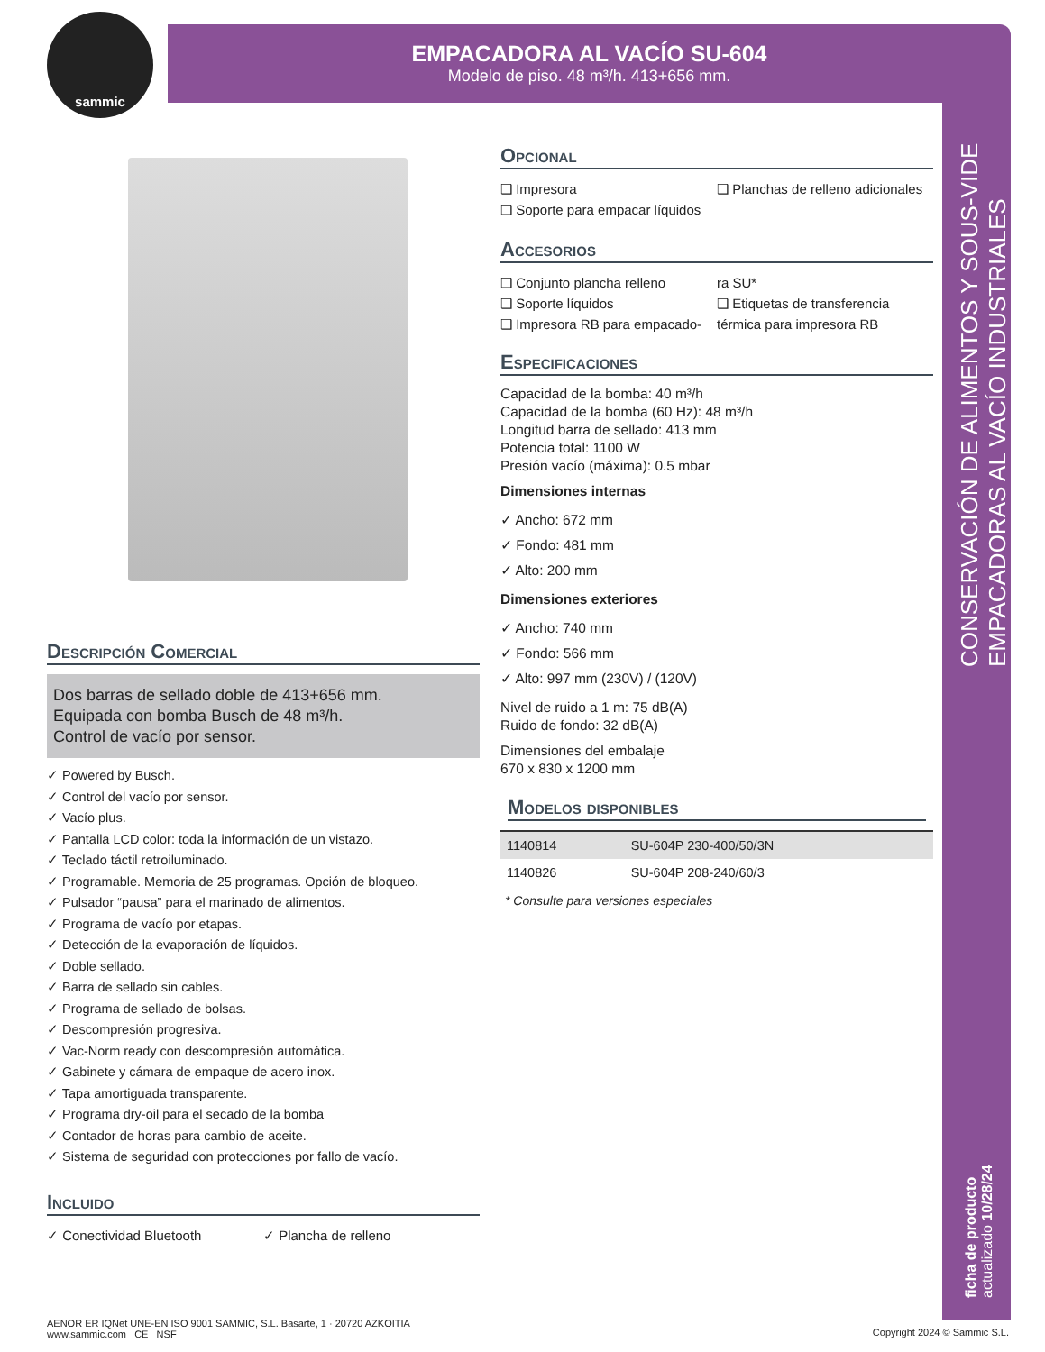sammic
EMPACADORA AL VACÍO SU-604
Modelo de piso. 48 m³/h. 413+656 mm.
CONSERVACIÓN DE ALIMENTOS Y SOUS-VIDE
EMPACADORAS AL VACÍO INDUSTRIALES
ficha de producto
actualizado 10/28/24
Descripción Comercial
Dos barras de sellado doble de 413+656 mm.
Equipada con bomba Busch de 48 m³/h.
Control de vacío por sensor.
✓ Powered by Busch.
✓ Control del vacío por sensor.
✓ Vacío plus.
✓ Pantalla LCD color: toda la información de un vistazo.
✓ Teclado táctil retroiluminado.
✓ Programable. Memoria de 25 programas. Opción de bloqueo.
✓ Pulsador “pausa” para el marinado de alimentos.
✓ Programa de vacío por etapas.
✓ Detección de la evaporación de líquidos.
✓ Doble sellado.
✓ Barra de sellado sin cables.
✓ Programa de sellado de bolsas.
✓ Descompresión progresiva.
✓ Vac-Norm ready con descompresión automática.
✓ Gabinete y cámara de empaque de acero inox.
✓ Tapa amortiguada transparente.
✓ Programa dry-oil para el secado de la bomba
✓ Contador de horas para cambio de aceite.
✓ Sistema de seguridad con protecciones por fallo de vacío.
Incluido
✓ Conectividad Bluetooth ✓ Plancha de relleno
AENOR ER IQNet UNE-EN ISO 9001 SAMMIC, S.L. Basarte, 1 · 20720 AZKOITIA www.sammic.com CE NSF
Opcional
❑ Impresora
❑ Soporte para empacar líquidos
❑ Planchas de relleno adicionales
Accesorios
❑ Conjunto plancha relleno
❑ Soporte líquidos
❑ Impresora RB para empacado-
ra SU*
❑ Etiquetas de transferencia térmica para impresora RB
Especificaciones
Capacidad de la bomba: 40 m³/h
Capacidad de la bomba (60 Hz): 48 m³/h
Longitud barra de sellado: 413 mm
Potencia total: 1100 W
Presión vacío (máxima): 0.5 mbar
Dimensiones internas
✓ Ancho: 672 mm
✓ Fondo: 481 mm
✓ Alto: 200 mm
Dimensiones exteriores
✓ Ancho: 740 mm
✓ Fondo: 566 mm
✓ Alto: 997 mm (230V) / (120V)
Nivel de ruido a 1 m: 75 dB(A)
Ruido de fondo: 32 dB(A)
Dimensiones del embalaje
670 x 830 x 1200 mm
Modelos disponibles
| 1140814 | SU-604P 230-400/50/3N |
| 1140826 | SU-604P 208-240/60/3 |
* Consulte para versiones especiales
Copyright 2024 © Sammic S.L.